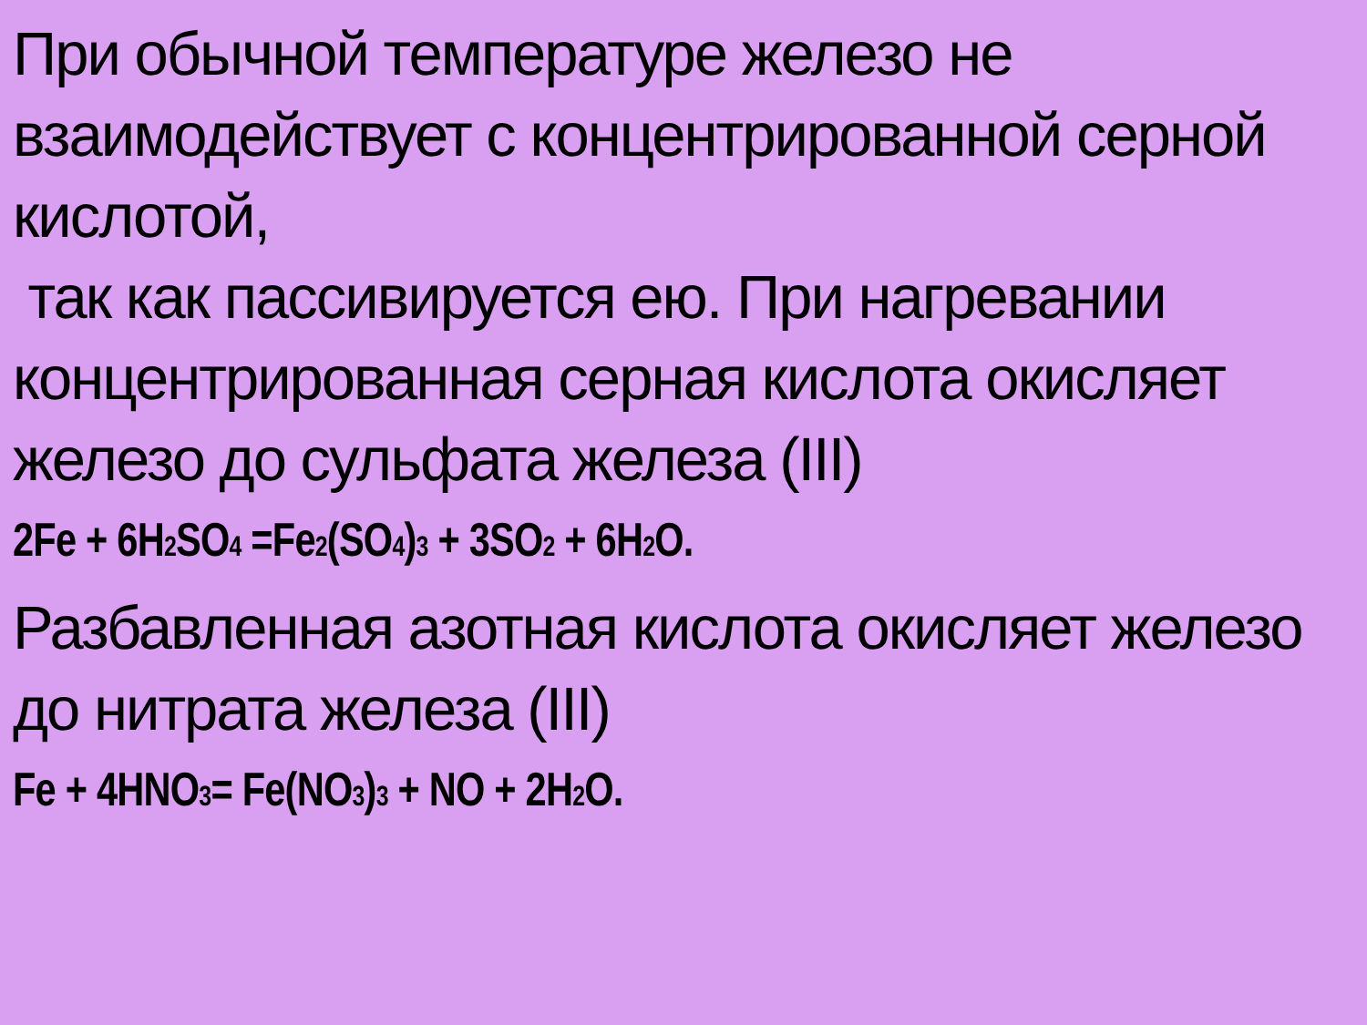При обычной температуре железо не взаимодействует с концентрированной серной кислотой,
так как пассивируется ею. При нагревании концентрированная серная кислота окисляет железо до сульфата железа (III)
2Fe + 6H<sub>2</sub>SO<sub>4</sub> =Fe<sub>2</sub>(SO<sub>4</sub>)<sub>3</sub> + 3SO<sub>2</sub> + 6H<sub>2</sub>O.
Разбавленная азотная кислота окисляет железо до нитрата железа (III)
Fe + 4HNO<sub>3</sub>= Fe(NO<sub>3</sub>)<sub>3</sub> + NO + 2H<sub>2</sub>O.